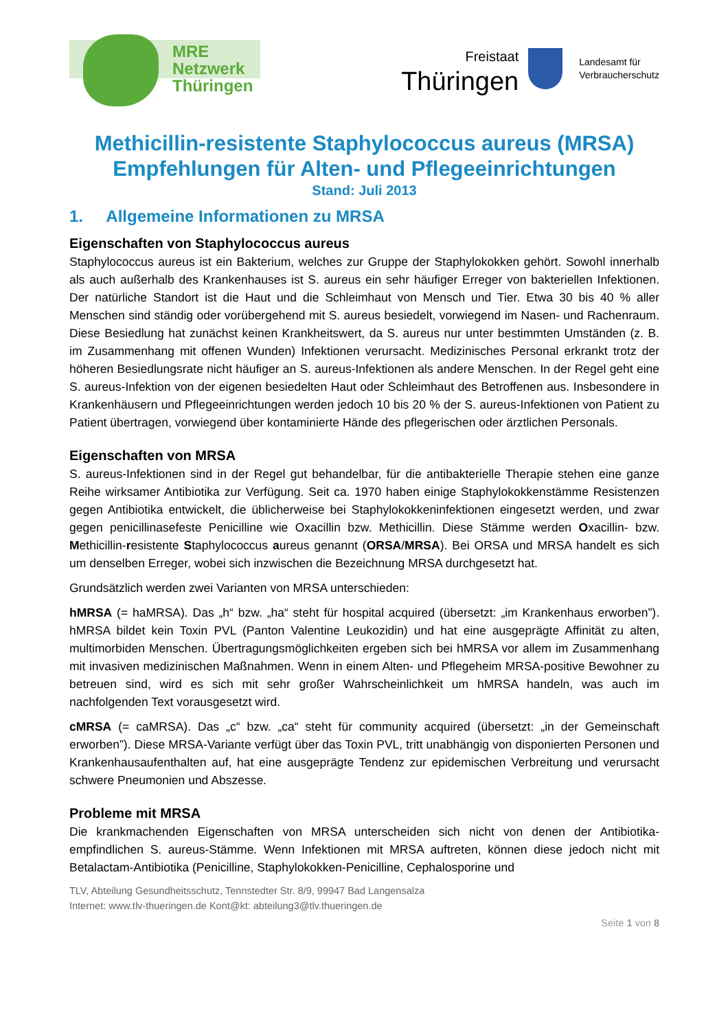MRE
Netzwerk
Thüringen
Freistaat
Thüringen
Landesamt für
Verbraucherschutz
Methicillin-resistente Staphylococcus aureus (MRSA)
Empfehlungen für Alten- und Pflegeeinrichtungen
Stand: Juli 2013
1. Allgemeine Informationen zu MRSA
Eigenschaften von Staphylococcus aureus
Staphylococcus aureus ist ein Bakterium, welches zur Gruppe der Staphylokokken gehört. Sowohl innerhalb als auch außerhalb des Krankenhauses ist S. aureus ein sehr häufiger Erreger von bakteriellen Infektionen. Der natürliche Standort ist die Haut und die Schleimhaut von Mensch und Tier. Etwa 30 bis 40 % aller Menschen sind ständig oder vorübergehend mit S. aureus besiedelt, vorwiegend im Nasen- und Rachenraum. Diese Besiedlung hat zunächst keinen Krankheitswert, da S. aureus nur unter bestimmten Umständen (z. B. im Zusammenhang mit offenen Wunden) Infektionen verursacht. Medizinisches Personal erkrankt trotz der höheren Besiedlungsrate nicht häufiger an S. aureus-Infektionen als andere Menschen. In der Regel geht eine S. aureus-Infektion von der eigenen besiedelten Haut oder Schleimhaut des Betroffenen aus. Insbesondere in Krankenhäusern und Pflegeeinrichtungen werden jedoch 10 bis 20 % der S. aureus-Infektionen von Patient zu Patient übertragen, vorwiegend über kontaminierte Hände des pflegerischen oder ärztlichen Personals.
Eigenschaften von MRSA
S. aureus-Infektionen sind in der Regel gut behandelbar, für die antibakterielle Therapie stehen eine ganze Reihe wirksamer Antibiotika zur Verfügung. Seit ca. 1970 haben einige Staphylokokkenstämme Resistenzen gegen Antibiotika entwickelt, die üblicherweise bei Staphylokokkeninfektionen eingesetzt werden, und zwar gegen penicillinasefeste Penicilline wie Oxacillin bzw. Methicillin. Diese Stämme werden Oxacillin- bzw. Methicillin-resistente Staphylococcus aureus genannt (ORSA/MRSA). Bei ORSA und MRSA handelt es sich um denselben Erreger, wobei sich inzwischen die Bezeichnung MRSA durchgesetzt hat.
Grundsätzlich werden zwei Varianten von MRSA unterschieden:
hMRSA (= haMRSA). Das „h“ bzw. „ha“ steht für hospital acquired (übersetzt: „im Krankenhaus erworben”). hMRSA bildet kein Toxin PVL (Panton Valentine Leukozidin) und hat eine ausgeprägte Affinität zu alten, multimorbiden Menschen. Übertragungsmöglichkeiten ergeben sich bei hMRSA vor allem im Zusammenhang mit invasiven medizinischen Maßnahmen. Wenn in einem Alten- und Pflegeheim MRSA-positive Bewohner zu betreuen sind, wird es sich mit sehr großer Wahrscheinlichkeit um hMRSA handeln, was auch im nachfolgenden Text vorausgesetzt wird.
cMRSA (= caMRSA). Das „c“ bzw. „ca“ steht für community acquired (übersetzt: „in der Gemeinschaft erworben”). Diese MRSA-Variante verfügt über das Toxin PVL, tritt unabhängig von disponierten Personen und Krankenhausaufenthalten auf, hat eine ausgeprägte Tendenz zur epidemischen Verbreitung und verursacht schwere Pneumonien und Abszesse.
Probleme mit MRSA
Die krankmachenden Eigenschaften von MRSA unterscheiden sich nicht von denen der Antibiotika-empfindlichen S. aureus-Stämme. Wenn Infektionen mit MRSA auftreten, können diese jedoch nicht mit Betalactam-Antibiotika (Penicilline, Staphylokokken-Penicilline, Cephalosporine und
TLV, Abteilung Gesundheitsschutz, Tennstedter Str. 8/9, 99947 Bad Langensalza
Internet: www.tlv-thueringen.de Kont@kt: abteilung3@tlv.thueringen.de
Seite 1 von 8